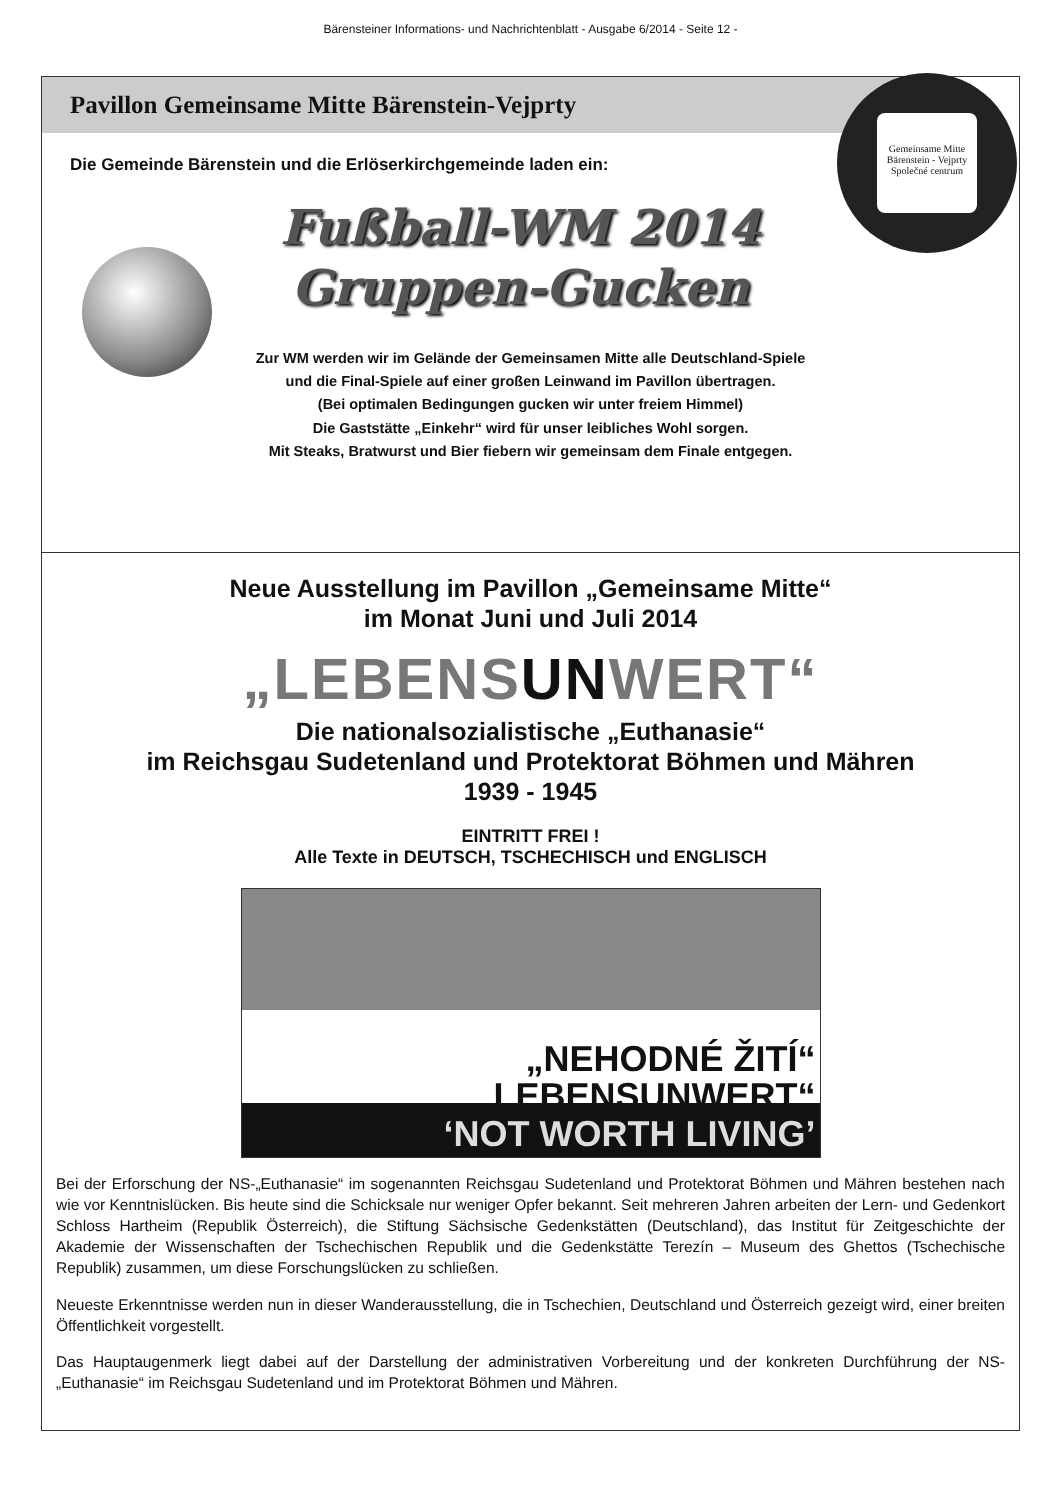Bärensteiner Informations- und Nachrichtenblatt - Ausgabe 6/2014 - Seite 12 -
Pavillon Gemeinsame Mitte Bärenstein-Vejprty
Gemeinsame Mitte
Bärenstein - Vejprty
Společné centrum
Die Gemeinde Bärenstein und die Erlöserkirchgemeinde laden ein:
Fußball-WM 2014
Gruppen-Gucken
Zur WM werden wir im Gelände der Gemeinsamen Mitte alle Deutschland-Spiele
und die Final-Spiele auf einer großen Leinwand im Pavillon übertragen.
(Bei optimalen Bedingungen gucken wir unter freiem Himmel)
Die Gaststätte „Einkehr“ wird für unser leibliches Wohl sorgen.
Mit Steaks, Bratwurst und Bier fiebern wir gemeinsam dem Finale entgegen.
Neue Ausstellung im Pavillon „Gemeinsame Mitte“
im Monat Juni und Juli 2014
„LEBENSUNWERT“
Die nationalsozialistische „Euthanasie“
im Reichsgau Sudetenland und Protektorat Böhmen und Mähren
1939 - 1945
EINTRITT FREI !
Alle Texte in DEUTSCH, TSCHECHISCH und ENGLISCH
„NEHODNÉ ŽITÍ“„LEBENSUNWERT“‘NOT WORTH LIVING’
Bei der Erforschung der NS-„Euthanasie“ im sogenannten Reichsgau Sudetenland und Protektorat Böhmen und Mähren bestehen nach wie vor Kenntnislücken. Bis heute sind die Schicksale nur weniger Opfer bekannt. Seit mehreren Jahren arbeiten der Lern- und Gedenkort Schloss Hartheim (Republik Österreich), die Stiftung Sächsische Gedenkstätten (Deutschland), das Institut für Zeitgeschichte der Akademie der Wissenschaften der Tschechischen Republik und die Gedenkstätte Terezín – Museum des Ghettos (Tschechische Republik) zusammen, um diese Forschungslücken zu schließen.
Neueste Erkenntnisse werden nun in dieser Wanderausstellung, die in Tschechien, Deutschland und Österreich gezeigt wird, einer breiten Öffentlichkeit vorgestellt.
Das Hauptaugenmerk liegt dabei auf der Darstellung der administrativen Vorbereitung und der konkreten Durchführung der NS-„Euthanasie“ im Reichsgau Sudetenland und im Protektorat Böhmen und Mähren.